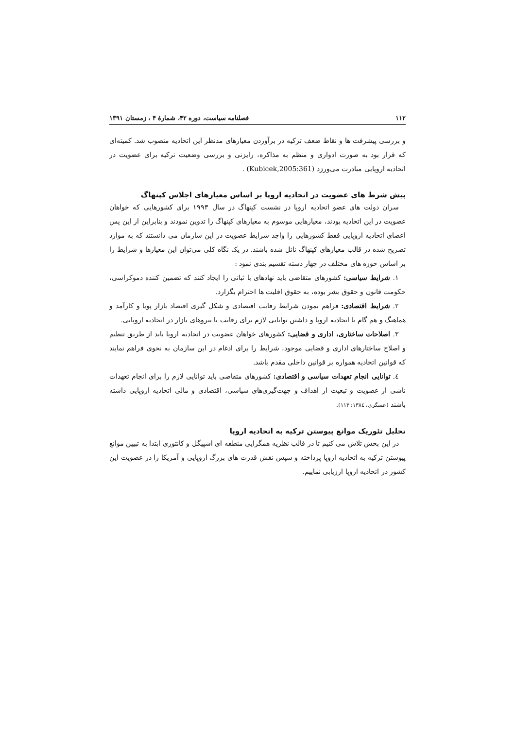۱۱۲ فصلنامه سیاست، دوره ۴۲، شمارهٔ ۴ ، زمستان ۱۳۹۱
و بررسی پیشرفت ها و نقاط ضعف ترکیه در برآوردن معیارهای مدنظر این اتحادیه منصوب شد. کمیته‌ای که قرار بود به صورت ادواری و منظم به مذاکره، رایزنی و بررسی وضعیت ترکیه برای عضویت در اتحادیه اروپایی مبادرت می‌ورزد (Kubicek,2005:361) .
پیش شرط های عضویت در اتحادیه اروپا بر اساس معیارهای اجلاس کپنهاگ
سران دولت های عضو اتحادیه اروپا در نشست کپنهاگ در سال ۱۹۹۳ برای کشورهایی که خواهان عضویت در این اتحادیه بودند، معیارهایی موسوم به معیارهای کپنهاگ را تدوین نمودند و بنابراین از این پس اعضای اتحادیه اروپایی فقط کشورهایی را واجد شرایط عضویت در این سازمان می دانستند که به موارد تصریح شده در قالب معیارهای کپنهاگ نائل شده باشند. در یک نگاه کلی می‌توان این معیارها و شرایط را بر اساس حوزه های مختلف در چهار دسته تقسیم بندی نمود :
۱. شرایط سیاسی: کشورهای متقاضی باید نهادهای با ثباتی را ایجاد کنند که تضمین کننده دموکراسی، حکومت قانون و حقوق بشر بوده، به حقوق اقلیت ها احترام بگزارد.
۲. شرایط اقتصادی: فراهم نمودن شرایط رقابت اقتصادی و شکل گیری اقتصاد بازار پویا و کارآمد و هماهنگ و هم گام با اتحادیه اروپا و داشتن توانایی لازم برای رقابت با نیروهای بازار در اتحادیه اروپایی.
۳. اصلاحات ساختاری، اداری و قضایی: کشورهای خواهان عضویت در اتحادیه اروپا باید از طریق تنظیم و اصلاح ساختارهای اداری و قضایی موجود، شرایط را برای ادغام در این سازمان به نحوی فراهم نمایند که قوانین اتحادیه همواره بر قوانین داخلی مقدم باشد.
٤. توانایی انجام تعهدات سیاسی و اقتصادی: کشورهای متقاضی باید توانایی لازم را برای انجام تعهدات ناشی از عضویت و تبعیت از اهداف و جهت‌گیری‌های سیاسی، اقتصادی و مالی اتحادیه اروپایی داشته باشند (عسگری، ١٣٨٤: ١١٣).
تحلیل تئوریک موانع پیوستن ترکیه به اتحادیه اروپا
در این بخش تلاش می کنیم تا در قالب نظریه همگرایی منطقه ای اشپیگل و کانتوری ابتدا به تبیین موانع پیوستن ترکیه به اتحادیه اروپا پرداخته و سپس نقش قدرت های بزرگ اروپایی و آمریکا را در عضویت این کشور در اتحادیه اروپا ارزیابی نماییم.